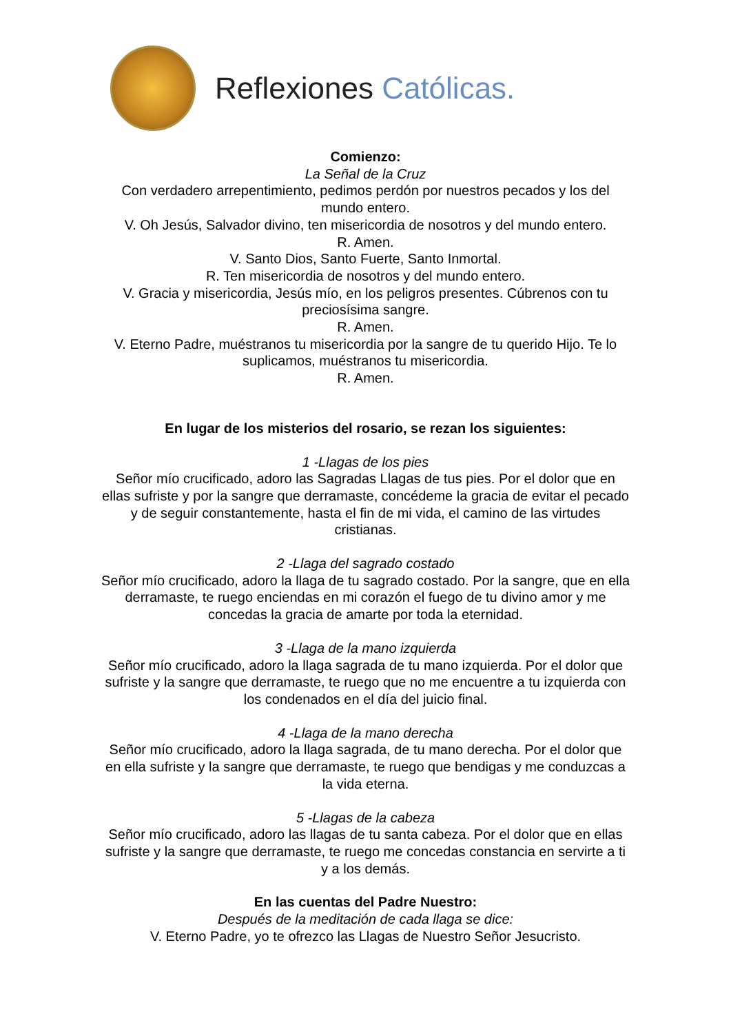Reflexiones Católicas.
Comienzo:
La Señal de la Cruz
Con verdadero arrepentimiento, pedimos perdón por nuestros pecados y los del mundo entero.
V. Oh Jesús, Salvador divino, ten misericordia de nosotros y del mundo entero.
R. Amen.
V. Santo Dios, Santo Fuerte, Santo Inmortal.
R. Ten misericordia de nosotros y del mundo entero.
V. Gracia y misericordia, Jesús mío, en los peligros presentes. Cúbrenos con tu preciosísima sangre.
R. Amen.
V. Eterno Padre, muéstranos tu misericordia por la sangre de tu querido Hijo. Te lo suplicamos, muéstranos tu misericordia.
R. Amen.
En lugar de los misterios del rosario, se rezan los siguientes:
1 -Llagas de los pies
Señor mío crucificado, adoro las Sagradas Llagas de tus pies. Por el dolor que en ellas sufriste y por la sangre que derramaste, concédeme la gracia de evitar el pecado y de seguir constantemente, hasta el fin de mi vida, el camino de las virtudes cristianas.
2 -Llaga del sagrado costado
Señor mío crucificado, adoro la llaga de tu sagrado costado. Por la sangre, que en ella derramaste, te ruego enciendas en mi corazón el fuego de tu divino amor y me concedas la gracia de amarte por toda la eternidad.
3 -Llaga de la mano izquierda
Señor mío crucificado, adoro la llaga sagrada de tu mano izquierda. Por el dolor que sufriste y la sangre que derramaste, te ruego que no me encuentre a tu izquierda con los condenados en el día del juicio final.
4 -Llaga de la mano derecha
Señor mío crucificado, adoro la llaga sagrada, de tu mano derecha. Por el dolor que en ella sufriste y la sangre que derramaste, te ruego que bendigas y me conduzcas a la vida eterna.
5 -Llagas de la cabeza
Señor mío crucificado, adoro las llagas de tu santa cabeza. Por el dolor que en ellas sufriste y la sangre que derramaste, te ruego me concedas constancia en servirte a ti y a los demás.
En las cuentas del Padre Nuestro:
Después de la meditación de cada llaga se dice:
V. Eterno Padre, yo te ofrezco las Llagas de Nuestro Señor Jesucristo.